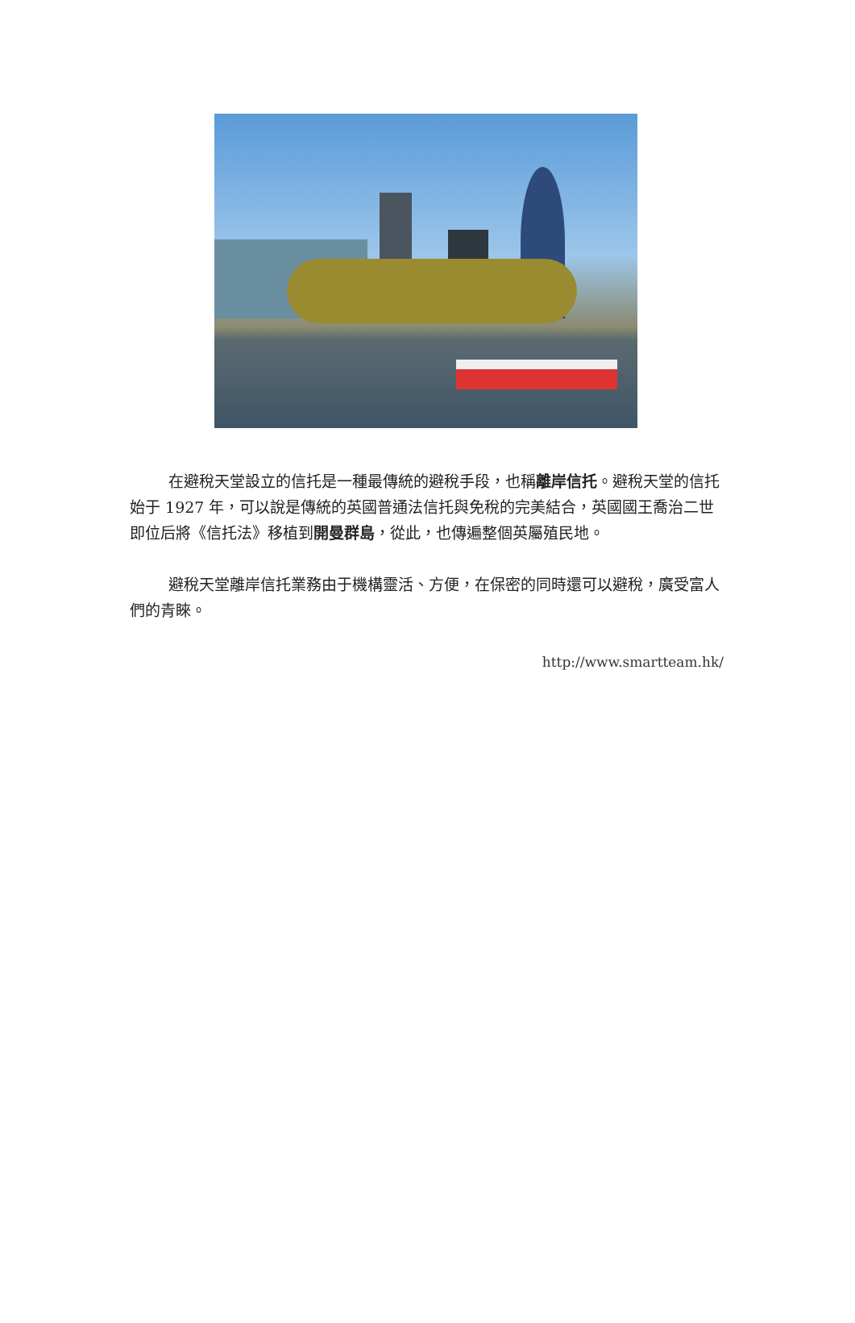在避稅天堂設立的信托是一種最傳統的避稅手段，也稱離岸信托。避稅天堂的信托始于 1927 年，可以說是傳統的英國普通法信托與免稅的完美結合，英國國王喬治二世即位后將《信托法》移植到開曼群島，從此，也傳遍整個英屬殖民地。
避稅天堂離岸信托業務由于機構靈活、方便，在保密的同時還可以避稅，廣受富人們的青睞。
http://www.smartteam.hk/